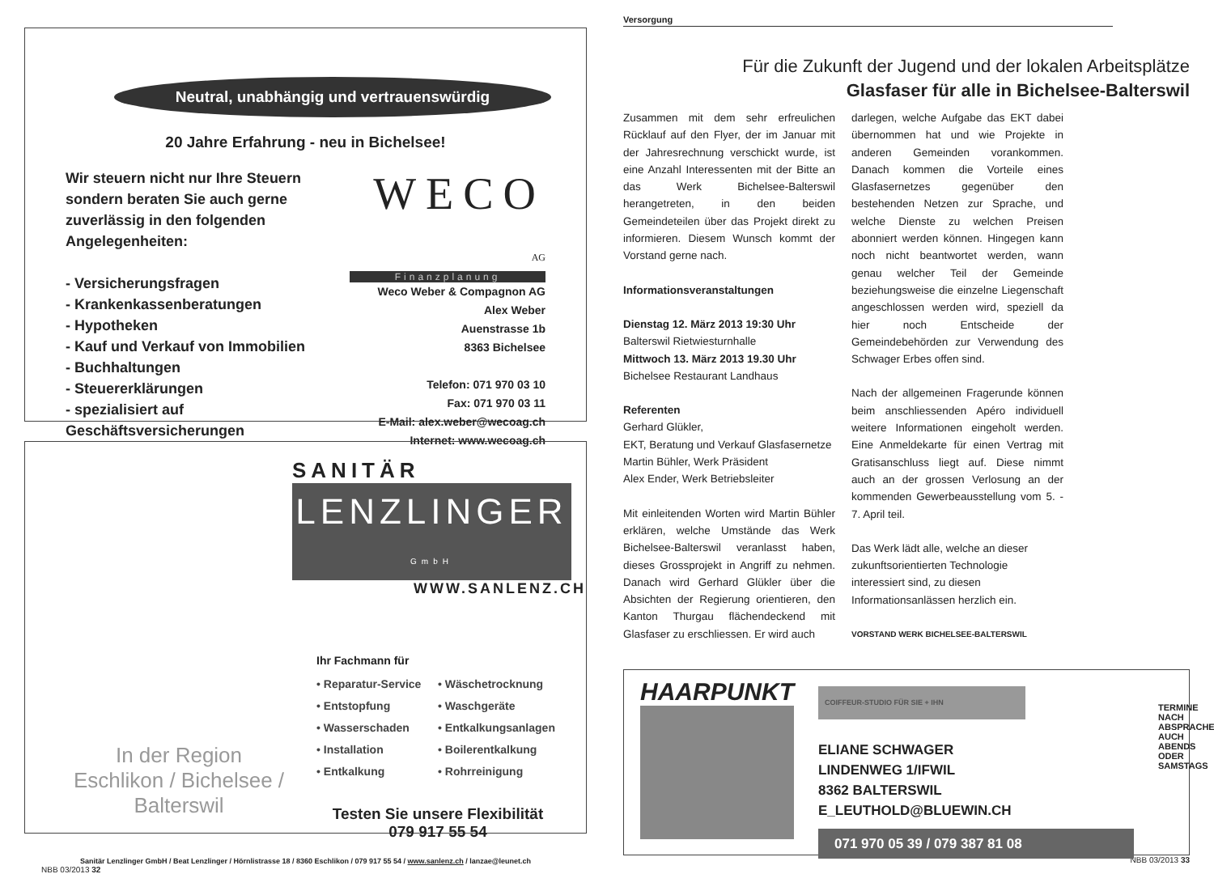Neutral, unabhängig und vertrauenswürdig
20 Jahre Erfahrung - neu in Bichelsee!
Wir steuern nicht nur Ihre Steuern
sondern beraten Sie auch gerne
zuverlässig in den folgenden
Angelegenheiten:
- Versicherungsfragen
- Krankenkassenberatungen
- Hypotheken
- Kauf und Verkauf von Immobilien
- Buchhaltungen
- Steuererklärungen
- spezialisiert auf Geschäftsversicherungen
WECO AG
Finanzplanung
Weco Weber & Compagnon AG
Alex Weber
Auenstrasse 1b
8363 Bichelsee
Telefon: 071 970 03 10
Fax: 071 970 03 11
E-Mail: alex.weber@wecoag.ch
Internet: www.wecoag.ch
SANITÄR
LENZLINGER GmbH
WWW.SANLENZ.CH
In der Region
Eschlikon / Bichelsee / Balterswil
Ihr Fachmann für
• Reparatur-Service • Wäschetrocknung • Entstopfung • Waschgeräte • Wasserschaden • Entkalkungsanlagen • Installation • Boilerentkalkung • Entkalkung • Rohrreinigung
Testen Sie unsere Flexibilität
079 917 55 54
Sanitär Lenzlinger GmbH / Beat Lenzlinger / Hörnlistrasse 18 / 8360 Eschlikon / 079 917 55 54 / www.sanlenz.ch / lanzae@leunet.ch
NBB 03/2013 32
Versorgung
Für die Zukunft der Jugend und der lokalen Arbeitsplätze
Glasfaser für alle in Bichelsee-Balterswil
Zusammen mit dem sehr erfreulichen Rücklauf auf den Flyer, der im Januar mit der Jahresrechnung verschickt wurde, ist eine Anzahl Interessenten mit der Bitte an das Werk Bichelsee-Balterswil herangetreten, in den beiden Gemeindeteilen über das Projekt direkt zu informieren. Diesem Wunsch kommt der Vorstand gerne nach.
Informationsveranstaltungen
Dienstag 12. März 2013 19:30 Uhr
Balterswil Rietwiesturnhalle
Mittwoch 13. März 2013 19.30 Uhr
Bichelsee Restaurant Landhaus
Referenten
Gerhard Glükler,
EKT, Beratung und Verkauf Glasfasernetze
Martin Bühler, Werk Präsident
Alex Ender, Werk Betriebsleiter
Mit einleitenden Worten wird Martin Bühler erklären, welche Umstände das Werk Bichelsee-Balterswil veranlasst haben, dieses Grossprojekt in Angriff zu nehmen. Danach wird Gerhard Glükler über die Absichten der Regierung orientieren, den Kanton Thurgau flächendeckend mit Glasfaser zu erschliessen. Er wird auch
darlegen, welche Aufgabe das EKT dabei übernommen hat und wie Projekte in anderen Gemeinden vorankommen. Danach kommen die Vorteile eines Glasfasernetzes gegenüber den bestehenden Netzen zur Sprache, und welche Dienste zu welchen Preisen abonniert werden können. Hingegen kann noch nicht beantwortet werden, wann genau welcher Teil der Gemeinde beziehungsweise die einzelne Liegenschaft angeschlossen werden wird, speziell da hier noch Entscheide der Gemeindebehörden zur Verwendung des Schwager Erbes offen sind.
Nach der allgemeinen Fragerunde können beim anschliessenden Apéro individuell weitere Informationen eingeholt werden. Eine Anmeldekarte für einen Vertrag mit Gratisanschluss liegt auf. Diese nimmt auch an der grossen Verlosung an der kommenden Gewerbeausstellung vom 5. - 7. April teil.
Das Werk lädt alle, welche an dieser zukunftsorientierten Technologie interessiert sind, zu diesen Informationsanlässen herzlich ein.
VORSTAND WERK BICHELSEE-BALTERSWIL
HAARPUNKT
COIFFEUR-STUDIO FÜR SIE + IHN
ELIANE SCHWAGER
LINDENWEG 1/IFWIL
8362 BALTERSWIL
E_LEUTHOLD@BLUEWIN.CH
071 970 05 39 / 079 387 81 08
TERMINE NACH ABSPRACHE
AUCH ABENDS
ODER SAMSTAGS
NBB 03/2013 33